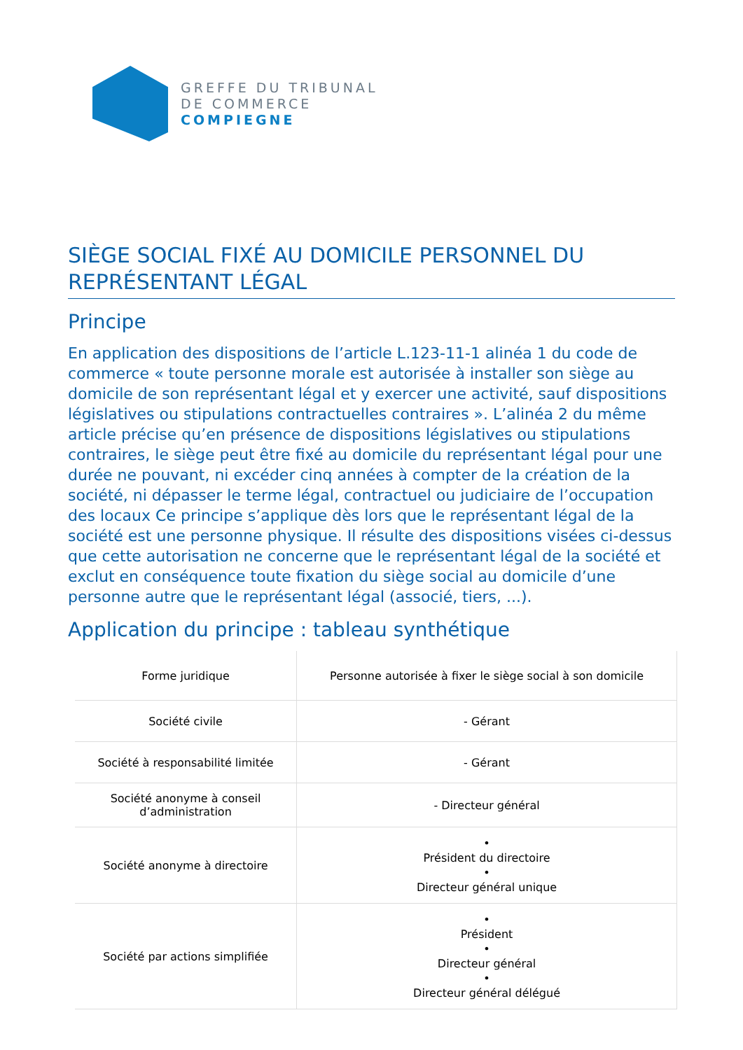GREFFE DU TRIBUNAL
DE COMMERCE
COMPIEGNE
SIÈGE SOCIAL FIXÉ AU DOMICILE PERSONNEL DU REPRÉSENTANT LÉGAL
Principe
En application des dispositions de l’article L.123-11-1 alinéa 1 du code de commerce « toute personne morale est autorisée à installer son siège au domicile de son représentant légal et y exercer une activité, sauf dispositions législatives ou stipulations contractuelles contraires ». L’alinéa 2 du même article précise qu’en présence de dispositions législatives ou stipulations contraires, le siège peut être fixé au domicile du représentant légal pour une durée ne pouvant, ni excéder cinq années à compter de la création de la société, ni dépasser le terme légal, contractuel ou judiciaire de l’occupation des locaux Ce principe s’applique dès lors que le représentant légal de la société est une personne physique. Il résulte des dispositions visées ci-dessus que cette autorisation ne concerne que le représentant légal de la société et exclut en conséquence toute fixation du siège social au domicile d’une personne autre que le représentant légal (associé, tiers, ...).
Application du principe : tableau synthétique
| Forme juridique | Personne autorisée à fixer le siège social à son domicile |
| Société civile | - Gérant |
| Société à responsabilité limitée | - Gérant |
| Société anonyme à conseil d’administration | - Directeur général |
| Société anonyme à directoire | • Président du directoire • Directeur général unique |
| Société par actions simplifiée | • Président • Directeur général • Directeur général délégué |